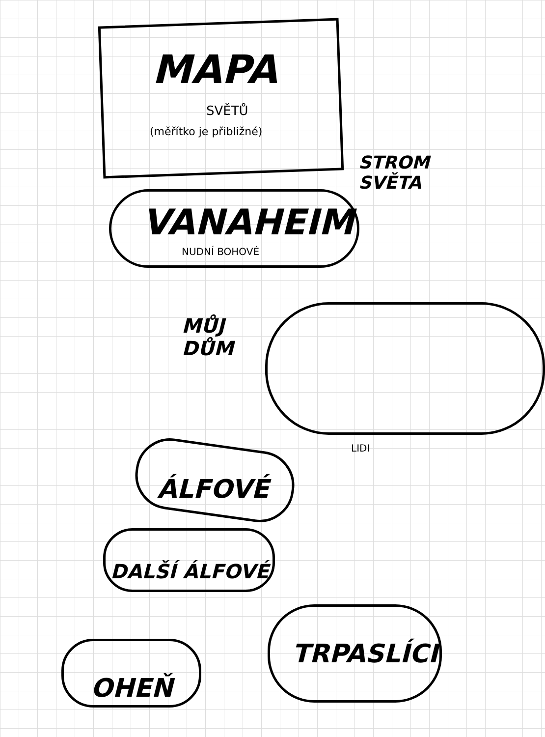MAPA
SVĚTŮ
(měřítko je přibližné)
STROM
SVĚTA
VANAHEIM
NUDNÍ BOHOVÉ
MŮJ
DŮM
LIDI
ÁLFOVÉ
DALŠÍ ÁLFOVÉ
TRPASLÍCI
OHEŇ